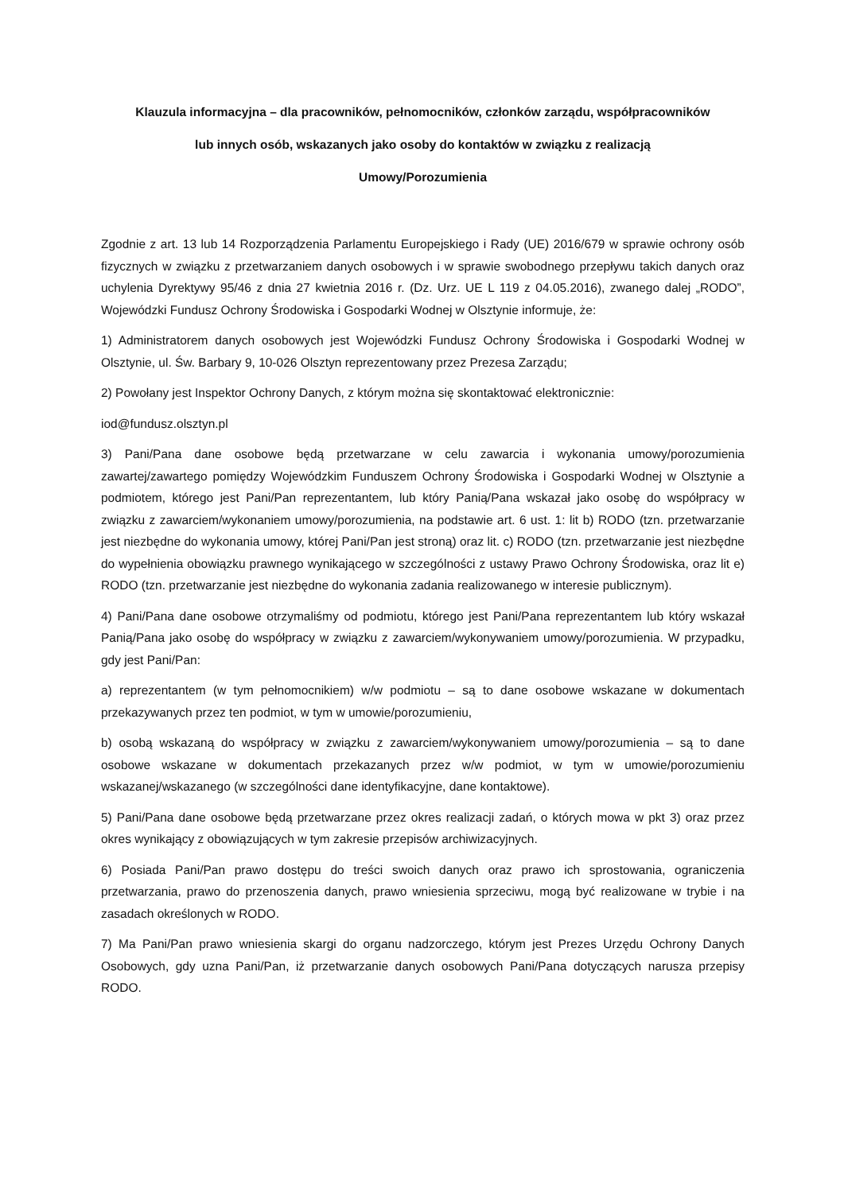Klauzula informacyjna – dla pracowników, pełnomocników, członków zarządu, współpracowników
lub innych osób, wskazanych jako osoby do kontaktów w związku z realizacją
Umowy/Porozumienia
Zgodnie z art. 13 lub 14 Rozporządzenia Parlamentu Europejskiego i Rady (UE) 2016/679 w sprawie ochrony osób fizycznych w związku z przetwarzaniem danych osobowych i w sprawie swobodnego przepływu takich danych oraz uchylenia Dyrektywy 95/46 z dnia 27 kwietnia 2016 r. (Dz. Urz. UE L 119 z 04.05.2016), zwanego dalej „RODO”, Wojewódzki Fundusz Ochrony Środowiska i Gospodarki Wodnej w Olsztynie informuje, że:
1) Administratorem danych osobowych jest Wojewódzki Fundusz Ochrony Środowiska i Gospodarki Wodnej w Olsztynie, ul. Św. Barbary 9, 10-026 Olsztyn reprezentowany przez Prezesa Zarządu;
2) Powołany jest Inspektor Ochrony Danych, z którym można się skontaktować elektronicznie:
iod@fundusz.olsztyn.pl
3) Pani/Pana dane osobowe będą przetwarzane w celu zawarcia i wykonania umowy/porozumienia zawartej/zawartego pomiędzy Wojewódzkim Funduszem Ochrony Środowiska i Gospodarki Wodnej w Olsztynie a podmiotem, którego jest Pani/Pan reprezentantem, lub który Panią/Pana wskazał jako osobę do współpracy w związku z zawarciem/wykonaniem umowy/porozumienia, na podstawie art. 6 ust. 1: lit b) RODO (tzn. przetwarzanie jest niezbędne do wykonania umowy, której Pani/Pan jest stroną) oraz lit. c) RODO (tzn. przetwarzanie jest niezbędne do wypełnienia obowiązku prawnego wynikającego w szczególności z ustawy Prawo Ochrony Środowiska, oraz lit e) RODO (tzn. przetwarzanie jest niezbędne do wykonania zadania realizowanego w interesie publicznym).
4) Pani/Pana dane osobowe otrzymaliśmy od podmiotu, którego jest Pani/Pana reprezentantem lub który wskazał Panią/Pana jako osobę do współpracy w związku z zawarciem/wykonywaniem umowy/porozumienia. W przypadku, gdy jest Pani/Pan:
a) reprezentantem (w tym pełnomocnikiem) w/w podmiotu – są to dane osobowe wskazane w dokumentach przekazywanych przez ten podmiot, w tym w umowie/porozumieniu,
b) osobą wskazaną do współpracy w związku z zawarciem/wykonywaniem umowy/porozumienia – są to dane osobowe wskazane w dokumentach przekazanych przez w/w podmiot, w tym w umowie/porozumieniu wskazanej/wskazanego (w szczególności dane identyfikacyjne, dane kontaktowe).
5) Pani/Pana dane osobowe będą przetwarzane przez okres realizacji zadań, o których mowa w pkt 3) oraz przez okres wynikający z obowiązujących w tym zakresie przepisów archiwizacyjnych.
6) Posiada Pani/Pan prawo dostępu do treści swoich danych oraz prawo ich sprostowania, ograniczenia przetwarzania, prawo do przenoszenia danych, prawo wniesienia sprzeciwu, mogą być realizowane w trybie i na zasadach określonych w RODO.
7) Ma Pani/Pan prawo wniesienia skargi do organu nadzorczego, którym jest Prezes Urzędu Ochrony Danych Osobowych, gdy uzna Pani/Pan, iż przetwarzanie danych osobowych Pani/Pana dotyczących narusza przepisy RODO.